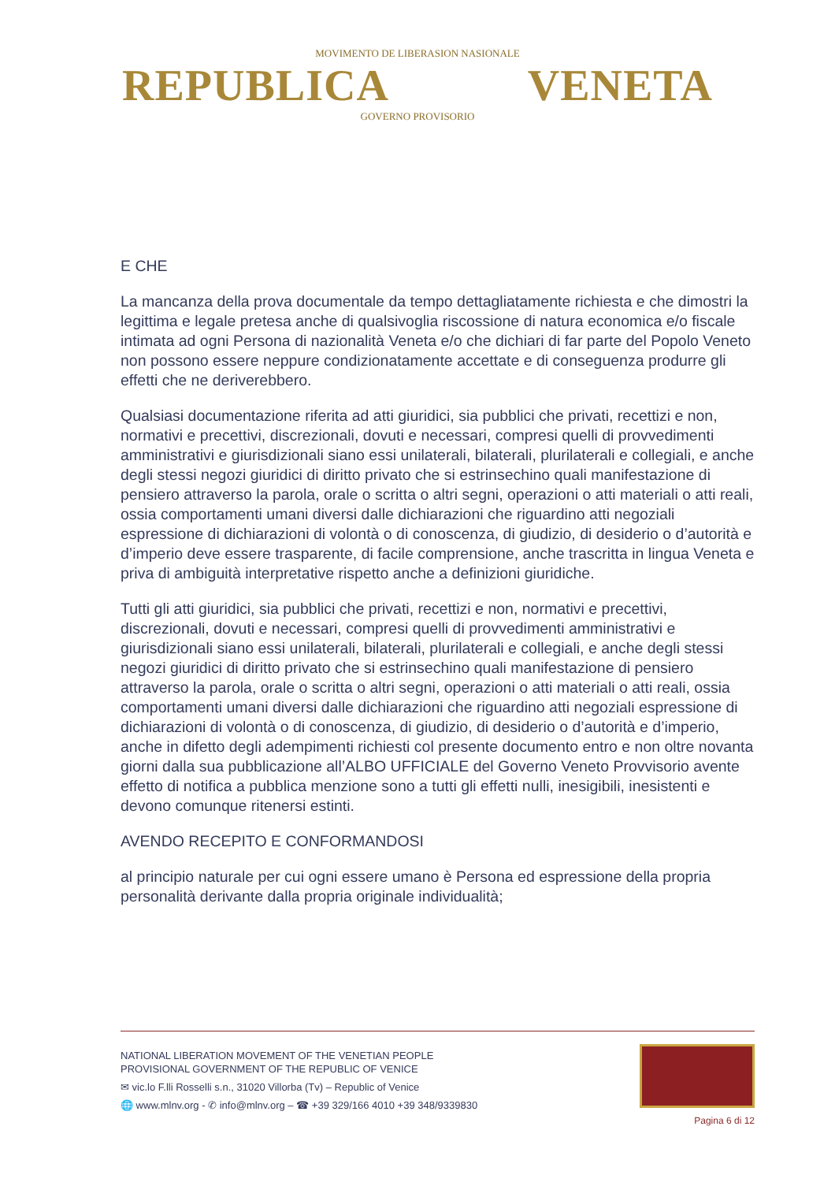MOVIMENTO DE LIBERASION NASIONALE
REPUBLICA VENETA
GOVERNO PROVISORIO
E CHE
La mancanza della prova documentale da tempo dettagliatamente richiesta e che dimostri la legittima e legale pretesa anche di qualsivoglia riscossione di natura economica e/o fiscale intimata ad ogni Persona di nazionalità Veneta e/o che dichiari di far parte del Popolo Veneto non possono essere neppure condizionatamente accettate e di conseguenza produrre gli effetti che ne deriverebbero.
Qualsiasi documentazione riferita ad atti giuridici, sia pubblici che privati, recettizi e non, normativi e precettivi, discrezionali, dovuti e necessari, compresi quelli di provvedimenti amministrativi e giurisdizionali siano essi unilaterali, bilaterali, plurilaterali e collegiali, e anche degli stessi negozi giuridici di diritto privato che si estrinsechino quali manifestazione di pensiero attraverso la parola, orale o scritta o altri segni, operazioni o atti materiali o atti reali, ossia comportamenti umani diversi dalle dichiarazioni che riguardino atti negoziali espressione di dichiarazioni di volontà o di conoscenza, di giudizio, di desiderio o d’autorità e d’imperio deve essere trasparente, di facile comprensione, anche trascritta in lingua Veneta e priva di ambiguità interpretative rispetto anche a definizioni giuridiche.
Tutti gli atti giuridici, sia pubblici che privati, recettizi e non, normativi e precettivi, discrezionali, dovuti e necessari, compresi quelli di provvedimenti amministrativi e giurisdizionali siano essi unilaterali, bilaterali, plurilaterali e collegiali, e anche degli stessi negozi giuridici di diritto privato che si estrinsechino quali manifestazione di pensiero attraverso la parola, orale o scritta o altri segni, operazioni o atti materiali o atti reali, ossia comportamenti umani diversi dalle dichiarazioni che riguardino atti negoziali espressione di dichiarazioni di volontà o di conoscenza, di giudizio, di desiderio o d’autorità e d’imperio, anche in difetto degli adempimenti richiesti col presente documento entro e non oltre novanta giorni dalla sua pubblicazione all’ALBO UFFICIALE del Governo Veneto Provvisorio avente effetto di notifica a pubblica menzione sono a tutti gli effetti nulli, inesigibili, inesistenti e devono comunque ritenersi estinti.
AVENDO RECEPITO E CONFORMANDOSI
al principio naturale per cui ogni essere umano è Persona ed espressione della propria personalità derivante dalla propria originale individualità;
NATIONAL LIBERATION MOVEMENT OF THE VENETIAN PEOPLE
PROVISIONAL GOVERNMENT OF THE REPUBLIC OF VENICE
✉ vic.lo F.lli Rosselli s.n., 31020 Villorba (Tv) – Republic of Venice
🌐 www.mlnv.org - ✆ info@mlnv.org – ☎ +39 329/166 4010 +39 348/9339830
Pagina 6 di 12